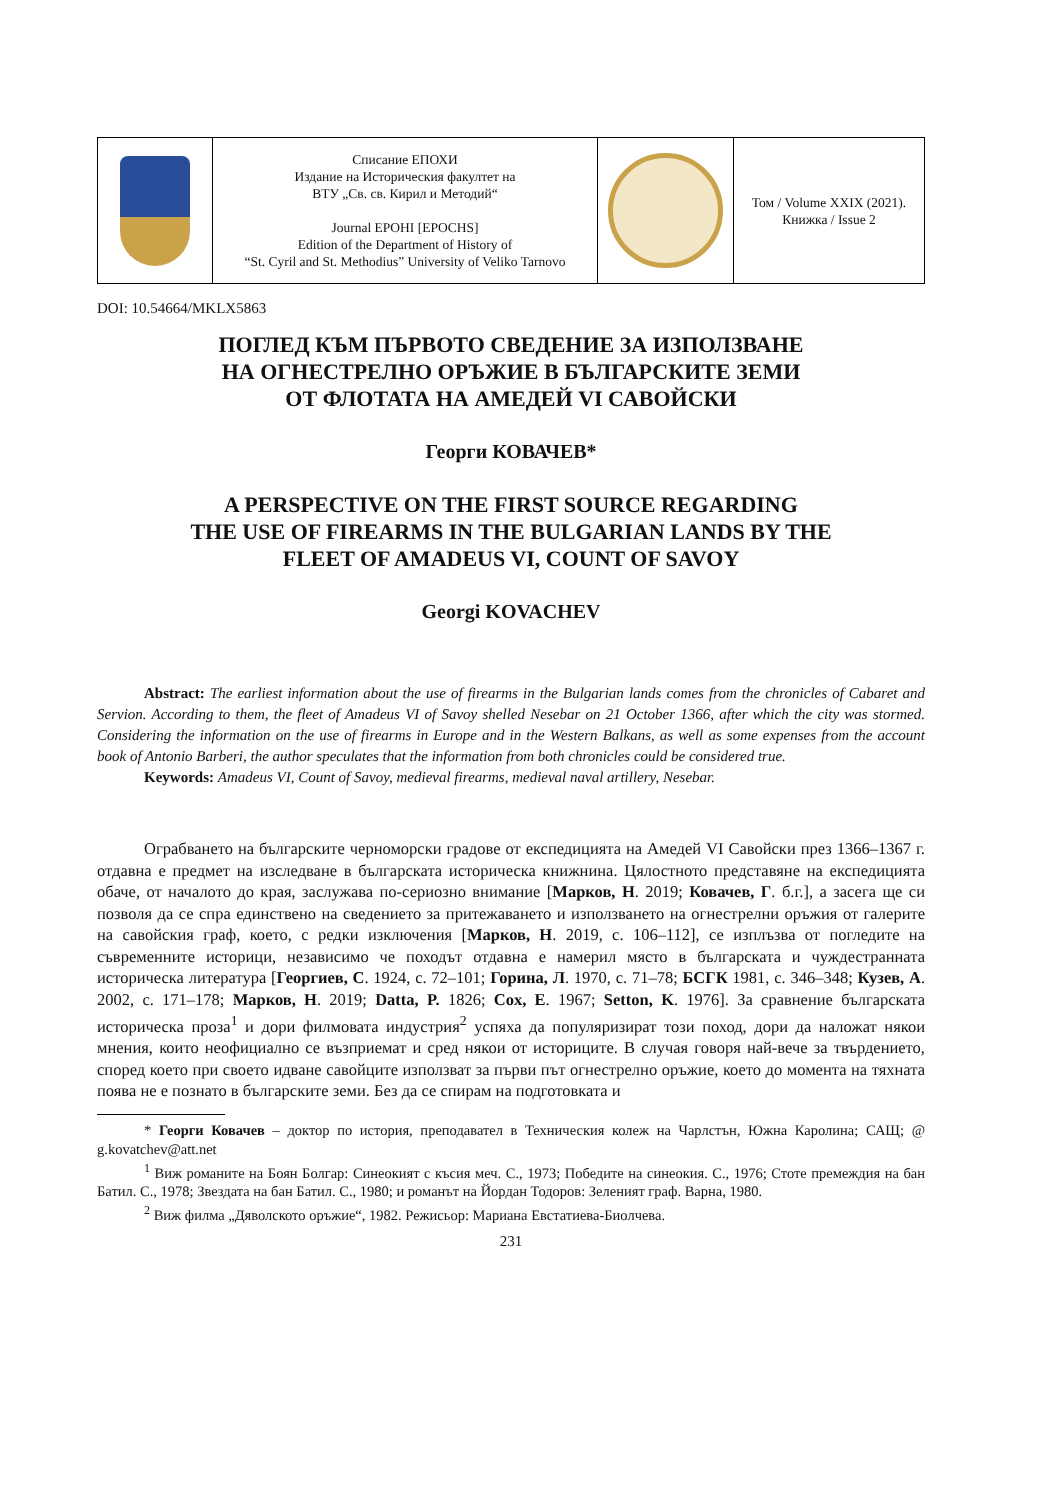| | Списание ЕПОХИ Издание на Историческия факултет на ВТУ „Св. св. Кирил и Методий“ Journal EPOHI [EPOCHS] Edition of the Department of History of “St. Cyril and St. Methodius” University of Veliko Tarnovo | | Том / Volume XXIX (2021). Книжка / Issue 2 |
DOI: 10.54664/MKLX5863
ПОГЛЕД КЪМ ПЪРВОТО СВЕДЕНИЕ ЗА ИЗПОЛЗВАНЕ
НА ОГНЕСТРЕЛНО ОРЪЖИЕ В БЪЛГАРСКИТЕ ЗЕМИ
ОТ ФЛОТАТА НА АМЕДЕЙ VI САВОЙСКИ
Георги КОВАЧЕВ*
A PERSPECTIVE ON THE FIRST SOURCE REGARDING
THE USE OF FIREARMS IN THE BULGARIAN LANDS BY THE
FLEET OF AMADEUS VI, COUNT OF SAVOY
Georgi KOVACHEV
Abstract: The earliest information about the use of firearms in the Bulgarian lands comes from the chronicles of Cabaret and Servion. According to them, the fleet of Amadeus VI of Savoy shelled Nesebar on 21 October 1366, after which the city was stormed. Considering the information on the use of firearms in Europe and in the Western Balkans, as well as some expenses from the account book of Antonio Barberi, the author speculates that the information from both chronicles could be considered true.
Keywords: Amadeus VI, Count of Savoy, medieval firearms, medieval naval artillery, Nesebar.
Ограбването на българските черноморски градове от експедицията на Амедей VI Савойски през 1366–1367 г. отдавна е предмет на изследване в българската историческа книжнина. Цялостното представяне на експедицията обаче, от началото до края, заслужава по-сериозно внимание [Марков, Н. 2019; Ковачев, Г. б.г.], а засега ще си позволя да се спра единствено на сведението за притежаването и използването на огнестрелни оръжия от галерите на савойския граф, което, с редки изключения [Марков, Н. 2019, с. 106–112], се изплъзва от погледите на съвременните историци, независимо че походът отдавна е намерил място в българската и чуждестранната историческа литература [Георгиев, С. 1924, с. 72–101; Горина, Л. 1970, с. 71–78; БСГК 1981, с. 346–348; Кузев, А. 2002, с. 171–178; Марков, Н. 2019; Datta, P. 1826; Cox, E. 1967; Setton, K. 1976]. За сравнение българската историческа проза<sup>1</sup> и дори филмовата индустрия<sup>2</sup> успяха да популяризират този поход, дори да наложат някои мнения, които неофициално се възприемат и сред някои от историците. В случая говоря най-вече за твърдението, според което при своето идване савойците използват за първи път огнестрелно оръжие, което до момента на тяхната поява не е познато в българските земи. Без да се спирам на подготовката и
* Георги Ковачев – доктор по история, преподавател в Техническия колеж на Чарлстън, Южна Каролина; САЩ; @ g.kovatchev@att.net
<sup>1</sup> Виж романите на Боян Болгар: Синеокият с късия меч. С., 1973; Победите на синеокия. С., 1976; Стоте премеждия на бан Батил. С., 1978; Звездата на бан Батил. С., 1980; и романът на Йордан Тодоров: Зеленият граф. Варна, 1980.
<sup>2</sup> Виж филма „Дяволското оръжие“, 1982. Режисьор: Мариана Евстатиева-Биолчева.
231